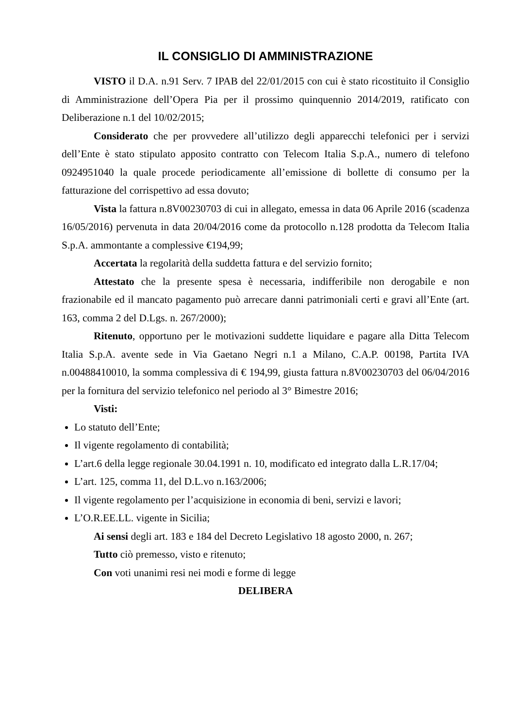IL CONSIGLIO DI AMMINISTRAZIONE
VISTO il D.A. n.91 Serv. 7 IPAB del 22/01/2015 con cui è stato ricostituito il Consiglio di Amministrazione dell’Opera Pia per il prossimo quinquennio 2014/2019, ratificato con Deliberazione n.1 del 10/02/2015;
Considerato che per provvedere all’utilizzo degli apparecchi telefonici per i servizi dell’Ente è stato stipulato apposito contratto con Telecom Italia S.p.A., numero di telefono 0924951040 la quale procede periodicamente all’emissione di bollette di consumo per la fatturazione del corrispettivo ad essa dovuto;
Vista la fattura n.8V00230703 di cui in allegato, emessa in data 06 Aprile 2016 (scadenza 16/05/2016) pervenuta in data 20/04/2016 come da protocollo n.128 prodotta da Telecom Italia S.p.A. ammontante a complessive €194,99;
Accertata la regolarità della suddetta fattura e del servizio fornito;
Attestato che la presente spesa è necessaria, indifferibile non derogabile e non frazionabile ed il mancato pagamento può arrecare danni patrimoniali certi e gravi all’Ente (art. 163, comma 2 del D.Lgs. n. 267/2000);
Ritenuto, opportuno per le motivazioni suddette liquidare e pagare alla Ditta Telecom Italia S.p.A. avente sede in Via Gaetano Negri n.1 a Milano, C.A.P. 00198, Partita IVA n.00488410010, la somma complessiva di € 194,99, giusta fattura n.8V00230703 del 06/04/2016 per la fornitura del servizio telefonico nel periodo al 3° Bimestre 2016;
Visti:
Lo statuto dell’Ente;
Il vigente regolamento di contabilità;
L’art.6 della legge regionale 30.04.1991 n. 10, modificato ed integrato dalla L.R.17/04;
L’art. 125, comma 11, del D.L.vo n.163/2006;
Il vigente regolamento per l’acquisizione in economia di beni, servizi e lavori;
L’O.R.EE.LL. vigente in Sicilia;
Ai sensi degli art. 183 e 184 del Decreto Legislativo 18 agosto 2000, n. 267;
Tutto ciò premesso, visto e ritenuto;
Con voti unanimi resi nei modi e forme di legge
DELIBERA